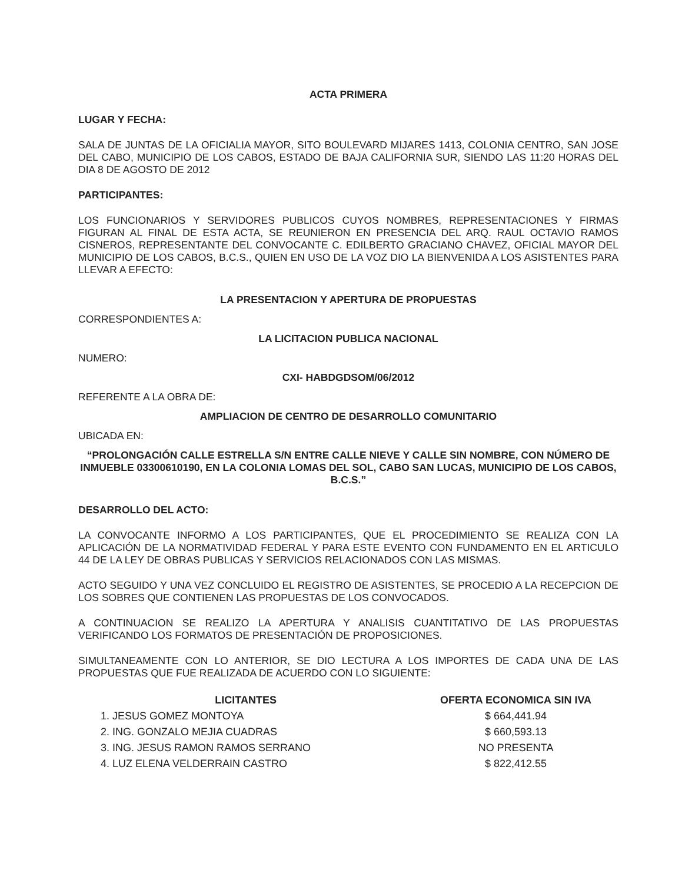ACTA PRIMERA
LUGAR Y FECHA:
SALA DE JUNTAS DE LA OFICIALIA MAYOR, SITO BOULEVARD MIJARES 1413, COLONIA CENTRO, SAN JOSE DEL CABO, MUNICIPIO DE LOS CABOS, ESTADO DE BAJA CALIFORNIA SUR, SIENDO LAS 11:20 HORAS DEL DIA 8 DE AGOSTO DE 2012
PARTICIPANTES:
LOS FUNCIONARIOS Y SERVIDORES PUBLICOS CUYOS NOMBRES, REPRESENTACIONES Y FIRMAS FIGURAN AL FINAL DE ESTA ACTA, SE REUNIERON EN PRESENCIA DEL ARQ. RAUL OCTAVIO RAMOS CISNEROS, REPRESENTANTE DEL CONVOCANTE C. EDILBERTO GRACIANO CHAVEZ, OFICIAL MAYOR DEL MUNICIPIO DE LOS CABOS, B.C.S., QUIEN EN USO DE LA VOZ DIO LA BIENVENIDA A LOS ASISTENTES PARA LLEVAR A EFECTO:
LA PRESENTACION Y APERTURA DE PROPUESTAS
CORRESPONDIENTES A:
LA LICITACION PUBLICA NACIONAL
NUMERO:
CXI- HABDGDSOM/06/2012
REFERENTE A LA OBRA DE:
AMPLIACION DE CENTRO DE DESARROLLO COMUNITARIO
UBICADA EN:
“PROLONGACIÓN CALLE ESTRELLA S/N ENTRE CALLE NIEVE Y CALLE SIN NOMBRE, CON NÚMERO DE INMUEBLE 03300610190, EN LA COLONIA LOMAS DEL SOL, CABO SAN LUCAS, MUNICIPIO DE LOS CABOS, B.C.S.”
DESARROLLO DEL ACTO:
LA CONVOCANTE INFORMO A LOS PARTICIPANTES, QUE EL PROCEDIMIENTO SE REALIZA CON LA APLICACIÓN DE LA NORMATIVIDAD FEDERAL Y PARA ESTE EVENTO CON FUNDAMENTO EN EL ARTICULO 44 DE LA LEY DE OBRAS PUBLICAS Y SERVICIOS RELACIONADOS CON LAS MISMAS.
ACTO SEGUIDO Y UNA VEZ CONCLUIDO EL REGISTRO DE ASISTENTES, SE PROCEDIO A LA RECEPCION DE LOS SOBRES QUE CONTIENEN LAS PROPUESTAS DE LOS CONVOCADOS.
A CONTINUACION SE REALIZO LA APERTURA Y ANALISIS CUANTITATIVO DE LAS PROPUESTAS VERIFICANDO LOS FORMATOS DE PRESENTACIÓN DE PROPOSICIONES.
SIMULTANEAMENTE CON LO ANTERIOR, SE DIO LECTURA A LOS IMPORTES DE CADA UNA DE LAS PROPUESTAS QUE FUE REALIZADA DE ACUERDO CON LO SIGUIENTE:
| LICITANTES | OFERTA ECONOMICA SIN IVA |
| --- | --- |
| 1. JESUS GOMEZ MONTOYA | $ 664,441.94 |
| 2. ING. GONZALO MEJIA CUADRAS | $ 660,593.13 |
| 3. ING. JESUS RAMON RAMOS SERRANO | NO PRESENTA |
| 4. LUZ ELENA VELDERRAIN CASTRO | $ 822,412.55 |